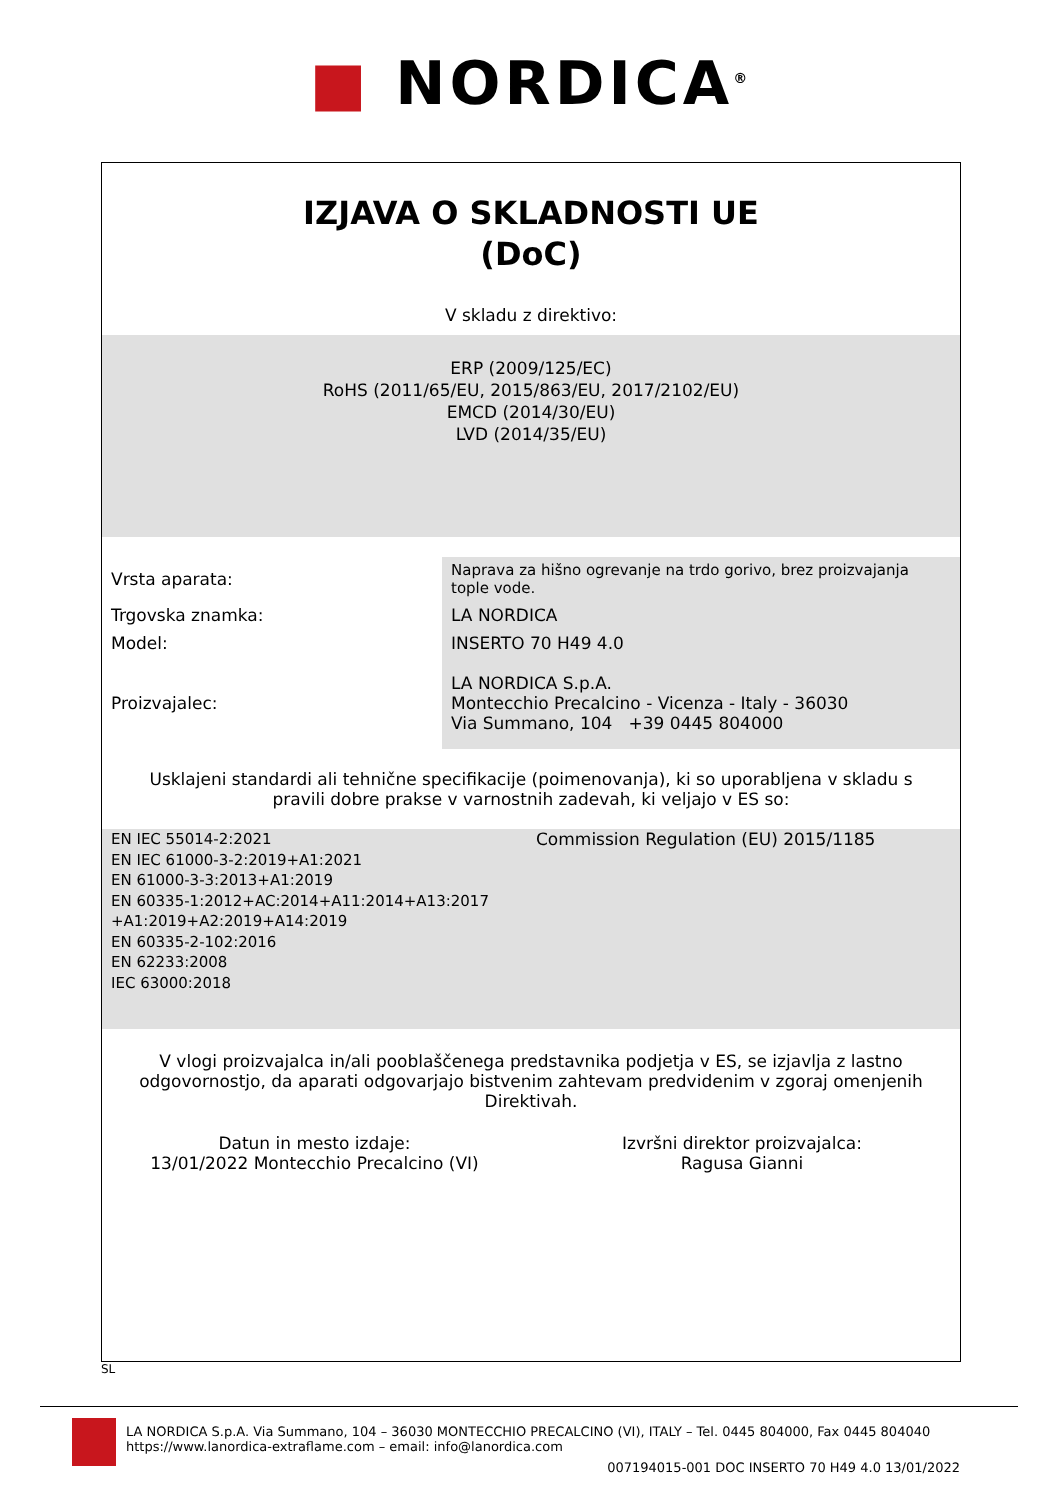■ NORDICA<sup>®</sup>
IZJAVA O SKLADNOSTI UE
(DoC)
V skladu z direktivo:
ERP (2009/125/EC)
RoHS (2011/65/EU, 2015/863/EU, 2017/2102/EU)
EMCD (2014/30/EU)
LVD (2014/35/EU)
| Vrsta aparata: | Naprava za hišno ogrevanje na trdo gorivo, brez proizvajanja tople vode. |
| Trgovska znamka: | LA NORDICA |
| Model: | INSERTO 70 H49 4.0 |
| Proizvajalec: | LA NORDICA S.p.A. Montecchio Precalcino - Vicenza - Italy - 36030 Via Summano, 104 +39 0445 804000 |
Usklajeni standardi ali tehnične specifikacije (poimenovanja), ki so uporabljena v skladu s pravili dobre prakse v varnostnih zadevah, ki veljajo v ES so:
EN IEC 55014-2:2021
EN IEC 61000-3-2:2019+A1:2021
EN 61000-3-3:2013+A1:2019
EN 60335-1:2012+AC:2014+A11:2014+A13:2017
+A1:2019+A2:2019+A14:2019
EN 60335-2-102:2016
EN 62233:2008
IEC 63000:2018
Commission Regulation (EU) 2015/1185
V vlogi proizvajalca in/ali pooblaščenega predstavnika podjetja v ES, se izjavlja z lastno odgovornostjo, da aparati odgovarjajo bistvenim zahtevam predvidenim v zgoraj omenjenih Direktivah.
Datun in mesto izdaje:
13/01/2022 Montecchio Precalcino (VI)
Izvršni direktor proizvajalca:
Ragusa Gianni
SL
LA NORDICA S.p.A. Via Summano, 104 – 36030 MONTECCHIO PRECALCINO (VI), ITALY – Tel. 0445 804000, Fax 0445 804040
https://www.lanordica-extraflame.com – email: info@lanordica.com
007194015-001 DOC INSERTO 70 H49 4.0 13/01/2022